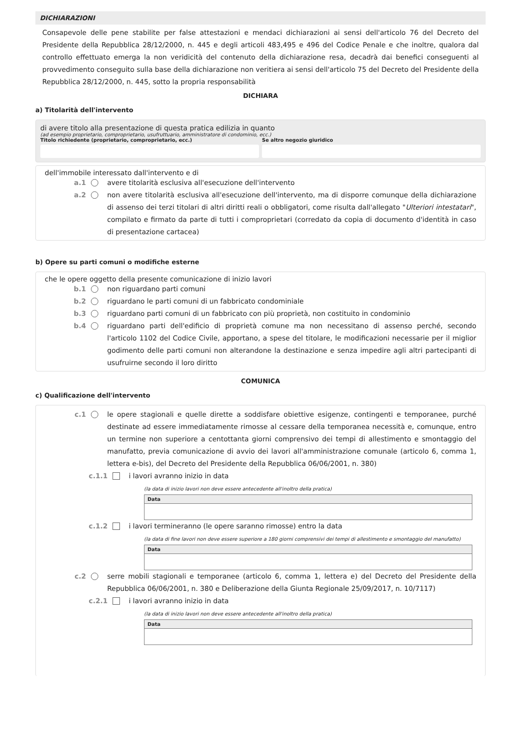DICHIARAZIONI
Consapevole delle pene stabilite per false attestazioni e mendaci dichiarazioni ai sensi dell'articolo 76 del Decreto del Presidente della Repubblica 28/12/2000, n. 445 e degli articoli 483,495 e 496 del Codice Penale e che inoltre, qualora dal controllo effettuato emerga la non veridicità del contenuto della dichiarazione resa, decadrà dai benefici conseguenti al provvedimento conseguito sulla base della dichiarazione non veritiera ai sensi dell'articolo 75 del Decreto del Presidente della Repubblica 28/12/2000, n. 445, sotto la propria responsabilità
DICHIARA
a) Titolarità dell'intervento
di avere titolo alla presentazione di questa pratica edilizia in quanto
(ad esempio proprietario, comproprietario, usufruttuario, amministratore di condominio, ecc.)
Titolo richiedente (proprietario, comproprietario, ecc.)
Se altro negozio giuridico
dell'immobile interessato dall'intervento e di
a.1 avere titolarità esclusiva all'esecuzione dell'intervento
a.2 non avere titolarità esclusiva all'esecuzione dell'intervento, ma di disporre comunque della dichiarazione di assenso dei terzi titolari di altri diritti reali o obbligatori, come risulta dall'allegato "Ulteriori intestatari", compilato e firmato da parte di tutti i comproprietari (corredato da copia di documento d'identità in caso di presentazione cartacea)
b) Opere su parti comuni o modifiche esterne
che le opere oggetto della presente comunicazione di inizio lavori
b.1 non riguardano parti comuni
b.2 riguardano le parti comuni di un fabbricato condominiale
b.3 riguardano parti comuni di un fabbricato con più proprietà, non costituito in condominio
b.4 riguardano parti dell'edificio di proprietà comune ma non necessitano di assenso perché, secondo l'articolo 1102 del Codice Civile, apportano, a spese del titolare, le modificazioni necessarie per il miglior godimento delle parti comuni non alterandone la destinazione e senza impedire agli altri partecipanti di usufruirne secondo il loro diritto
COMUNICA
c) Qualificazione dell'intervento
c.1 le opere stagionali e quelle dirette a soddisfare obiettive esigenze, contingenti e temporanee, purché destinate ad essere immediatamente rimosse al cessare della temporanea necessità e, comunque, entro un termine non superiore a centottanta giorni comprensivo dei tempi di allestimento e smontaggio del manufatto, previa comunicazione di avvio dei lavori all'amministrazione comunale (articolo 6, comma 1, lettera e-bis), del Decreto del Presidente della Repubblica 06/06/2001, n. 380)
c.1.1 i lavori avranno inizio in data
(la data di inizio lavori non deve essere antecedente all'inoltro della pratica)
Data
c.1.2 i lavori termineranno (le opere saranno rimosse) entro la data
(la data di fine lavori non deve essere superiore a 180 giorni comprensivi dei tempi di allestimento e smontaggio del manufatto)
Data
c.2 serre mobili stagionali e temporanee (articolo 6, comma 1, lettera e) del Decreto del Presidente della Repubblica 06/06/2001, n. 380 e Deliberazione della Giunta Regionale 25/09/2017, n. 10/7117)
c.2.1 i lavori avranno inizio in data
(la data di inizio lavori non deve essere antecedente all'inoltro della pratica)
Data